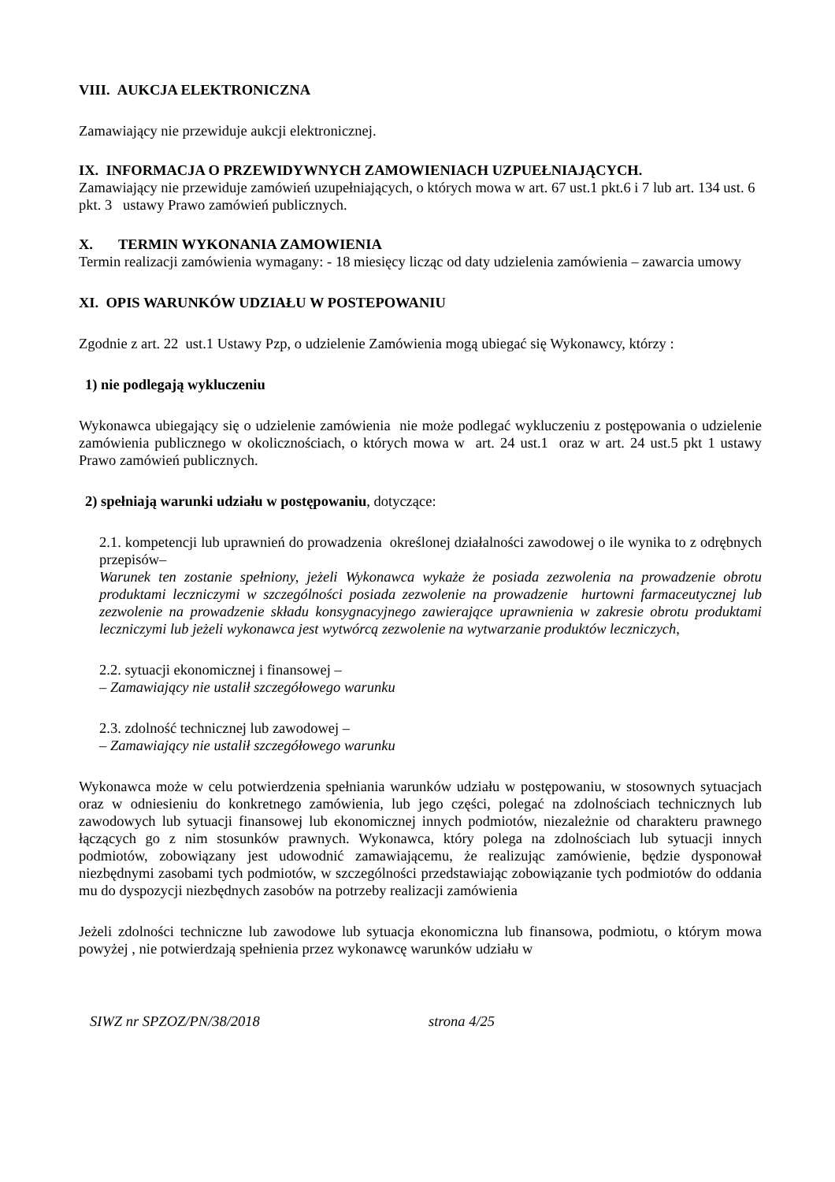VIII. AUKCJA ELEKTRONICZNA
Zamawiający nie przewiduje aukcji elektronicznej.
IX. INFORMACJA O PRZEWIDYWNYCH ZAMOWIENIACH UZPUEŁNIAJĄCYCH.
Zamawiający nie przewiduje zamówień uzupełniających, o których mowa w art. 67 ust.1 pkt.6 i 7 lub art. 134 ust. 6 pkt. 3 ustawy Prawo zamówień publicznych.
X. TERMIN WYKONANIA ZAMOWIENIA
Termin realizacji zamówienia wymagany: - 18 miesięcy licząc od daty udzielenia zamówienia – zawarcia umowy
XI. OPIS WARUNKÓW UDZIAŁU W POSTEPOWANIU
Zgodnie z art. 22 ust.1 Ustawy Pzp, o udzielenie Zamówienia mogą ubiegać się Wykonawcy, którzy :
1) nie podlegają wykluczeniu
Wykonawca ubiegający się o udzielenie zamówienia nie może podlegać wykluczeniu z postępowania o udzielenie zamówienia publicznego w okolicznościach, o których mowa w art. 24 ust.1 oraz w art. 24 ust.5 pkt 1 ustawy Prawo zamówień publicznych.
2) spełniają warunki udziału w postępowaniu, dotyczące:
2.1. kompetencji lub uprawnień do prowadzenia określonej działalności zawodowej o ile wynika to z odrębnych przepisów–
Warunek ten zostanie spełniony, jeżeli Wykonawca wykaże że posiada zezwolenia na prowadzenie obrotu produktami leczniczymi w szczególności posiada zezwolenie na prowadzenie hurtowni farmaceutycznej lub zezwolenie na prowadzenie składu konsygnacyjnego zawierające uprawnienia w zakresie obrotu produktami leczniczymi lub jeżeli wykonawca jest wytwórcą zezwolenie na wytwarzanie produktów leczniczych,
2.2. sytuacji ekonomicznej i finansowej –
– Zamawiający nie ustalił szczegółowego warunku
2.3. zdolność technicznej lub zawodowej –
– Zamawiający nie ustalił szczegółowego warunku
Wykonawca może w celu potwierdzenia spełniania warunków udziału w postępowaniu, w stosownych sytuacjach oraz w odniesieniu do konkretnego zamówienia, lub jego części, polegać na zdolnościach technicznych lub zawodowych lub sytuacji finansowej lub ekonomicznej innych podmiotów, niezależnie od charakteru prawnego łączących go z nim stosunków prawnych. Wykonawca, który polega na zdolnościach lub sytuacji innych podmiotów, zobowiązany jest udowodnić zamawiającemu, że realizując zamówienie, będzie dysponował niezbędnymi zasobami tych podmiotów, w szczególności przedstawiając zobowiązanie tych podmiotów do oddania mu do dyspozycji niezbędnych zasobów na potrzeby realizacji zamówienia
Jeżeli zdolności techniczne lub zawodowe lub sytuacja ekonomiczna lub finansowa, podmiotu, o którym mowa powyżej , nie potwierdzają spełnienia przez wykonawcę warunków udziału w
SIWZ nr SPZOZ/PN/38/2018 strona 4/25